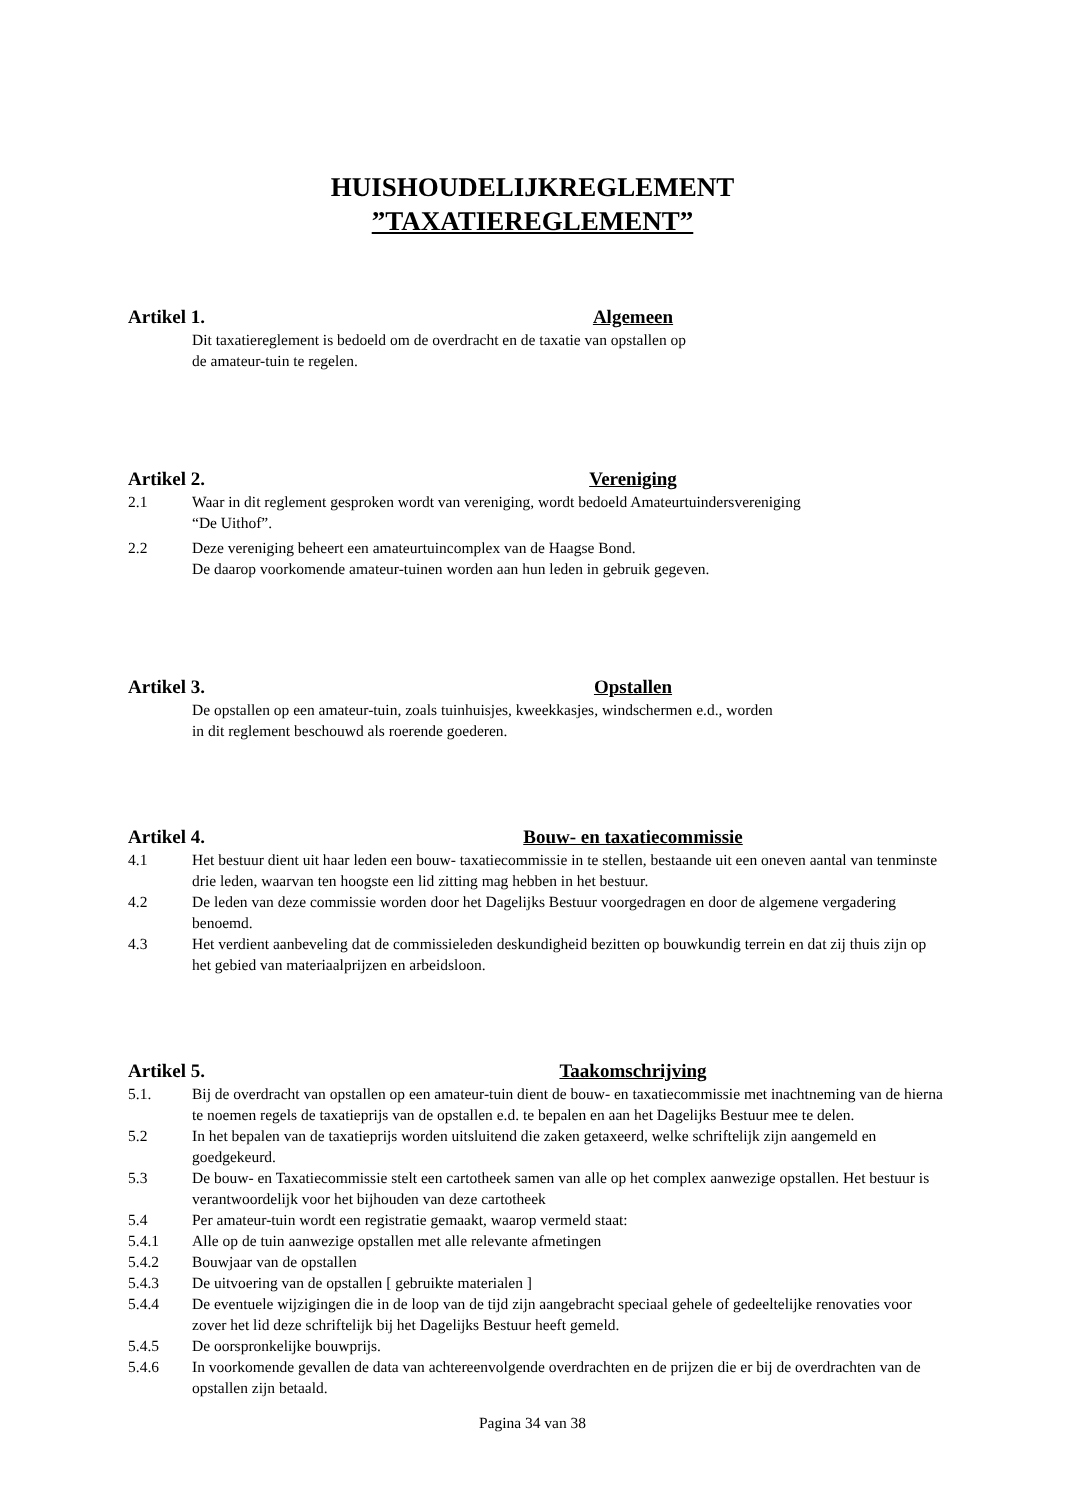HUISHOUDELIJKREGLEMENT
”TAXATIEREGLEMENT”
Artikel 1. Algemeen
Dit taxatiereglement is bedoeld om de overdracht en de taxatie van opstallen op
de amateur-tuin te regelen.
Artikel 2. Vereniging
2.1 Waar in dit reglement gesproken wordt van vereniging, wordt bedoeld Amateurtuindersvereniging
“De Uithof”.
2.2 Deze vereniging beheert een amateurtuincomplex van de Haagse Bond.
De daarop voorkomende amateur-tuinen worden aan hun leden in gebruik gegeven.
Artikel 3. Opstallen
De opstallen op een amateur-tuin, zoals tuinhuisjes, kweekkasjes, windschermen e.d., worden
in dit reglement beschouwd als roerende goederen.
Artikel 4. Bouw- en taxatiecommissie
4.1 Het bestuur dient uit haar leden een bouw- taxatiecommissie in te stellen, bestaande uit een oneven aantal van tenminste drie leden, waarvan ten hoogste een lid zitting mag hebben in het bestuur.
4.2 De leden van deze commissie worden door het Dagelijks Bestuur voorgedragen en door de algemene vergadering benoemd.
4.3 Het verdient aanbeveling dat de commissieleden deskundigheid bezitten op bouwkundig terrein en dat zij thuis zijn op het gebied van materiaalprijzen en arbeidsloon.
Artikel 5. Taakomschrijving
5.1. Bij de overdracht van opstallen op een amateur-tuin dient de bouw- en taxatiecommissie met inachtneming van de hierna te noemen regels de taxatieprijs van de opstallen e.d. te bepalen en aan het Dagelijks Bestuur mee te delen.
5.2 In het bepalen van de taxatieprijs worden uitsluitend die zaken getaxeerd, welke schriftelijk zijn aangemeld en goedgekeurd.
5.3 De bouw- en Taxatiecommissie stelt een cartotheek samen van alle op het complex aanwezige opstallen. Het bestuur is verantwoordelijk voor het bijhouden van deze cartotheek
5.4 Per amateur-tuin wordt een registratie gemaakt, waarop vermeld staat:
5.4.1 Alle op de tuin aanwezige opstallen met alle relevante afmetingen
5.4.2 Bouwjaar van de opstallen
5.4.3 De uitvoering van de opstallen [ gebruikte materialen ]
5.4.4 De eventuele wijzigingen die in de loop van de tijd zijn aangebracht speciaal gehele of gedeeltelijke renovaties voor zover het lid deze schriftelijk bij het Dagelijks Bestuur heeft gemeld.
5.4.5 De oorspronkelijke bouwprijs.
5.4.6 In voorkomende gevallen de data van achtereenvolgende overdrachten en de prijzen die er bij de overdrachten van de opstallen zijn betaald.
Pagina 34 van 38